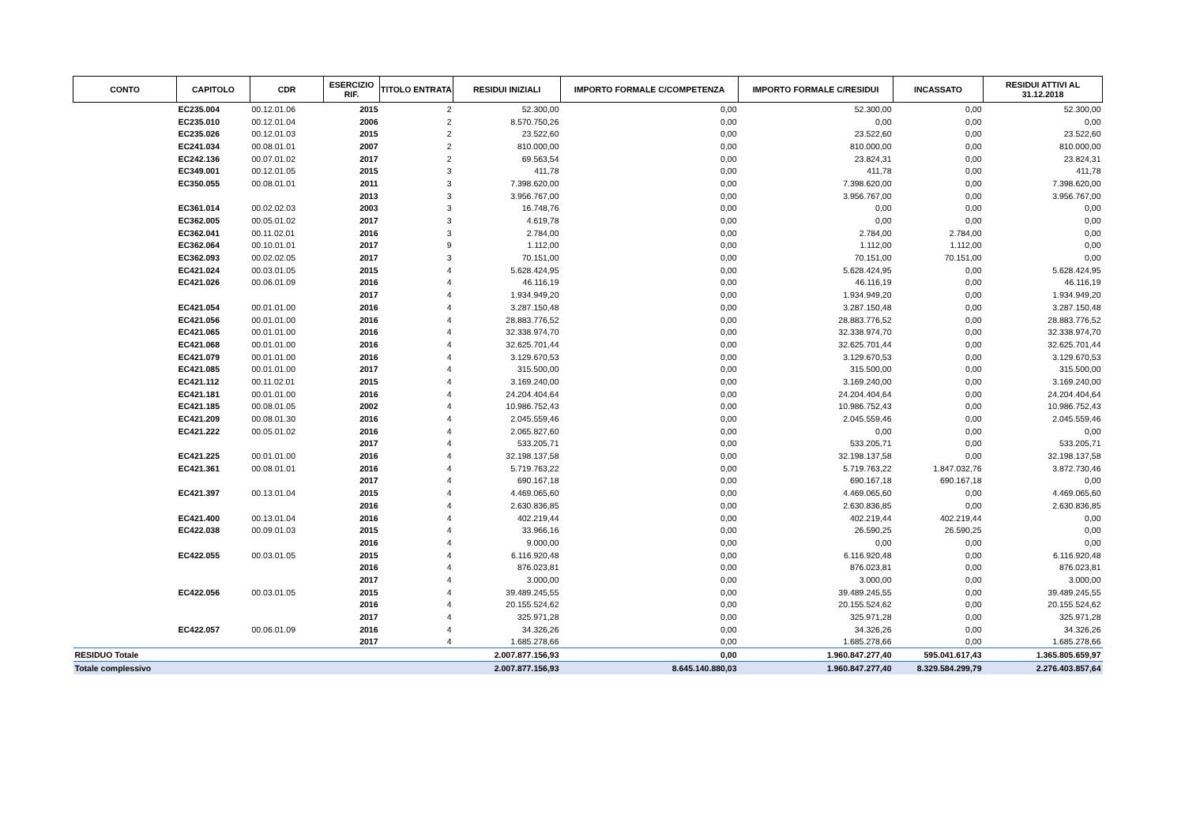| CONTO | CAPITOLO | CDR | ESERCIZIO RIF. | TITOLO ENTRATA | RESIDUI INIZIALI | IMPORTO FORMALE C/COMPETENZA | IMPORTO FORMALE C/RESIDUI | INCASSATO | RESIDUI ATTIVI AL 31.12.2018 |
| --- | --- | --- | --- | --- | --- | --- | --- | --- | --- |
| | EC235.004 | 00.12.01.06 | 2015 | 2 | 52.300,00 | 0,00 | 52.300,00 | 0,00 | 52.300,00 |
| | EC235.010 | 00.12.01.04 | 2006 | 2 | 8.570.750,26 | 0,00 | 0,00 | 0,00 | 0,00 |
| | EC235.026 | 00.12.01.03 | 2015 | 2 | 23.522,60 | 0,00 | 23.522,60 | 0,00 | 23.522,60 |
| | EC241.034 | 00.08.01.01 | 2007 | 2 | 810.000,00 | 0,00 | 810.000,00 | 0,00 | 810.000,00 |
| | EC242.136 | 00.07.01.02 | 2017 | 2 | 69.563,54 | 0,00 | 23.824,31 | 0,00 | 23.824,31 |
| | EC349.001 | 00.12.01.05 | 2015 | 3 | 411,78 | 0,00 | 411,78 | 0,00 | 411,78 |
| | EC350.055 | 00.08.01.01 | 2011 | 3 | 7.398.620,00 | 0,00 | 7.398.620,00 | 0,00 | 7.398.620,00 |
| | | | 2013 | 3 | 3.956.767,00 | 0,00 | 3.956.767,00 | 0,00 | 3.956.767,00 |
| | EC361.014 | 00.02.02.03 | 2003 | 3 | 16.748,76 | 0,00 | 0,00 | 0,00 | 0,00 |
| | EC362.005 | 00.05.01.02 | 2017 | 3 | 4.619,78 | 0,00 | 0,00 | 0,00 | 0,00 |
| | EC362.041 | 00.11.02.01 | 2016 | 3 | 2.784,00 | 0,00 | 2.784,00 | 2.784,00 | 0,00 |
| | EC362.064 | 00.10.01.01 | 2017 | 9 | 1.112,00 | 0,00 | 1.112,00 | 1.112,00 | 0,00 |
| | EC362.093 | 00.02.02.05 | 2017 | 3 | 70.151,00 | 0,00 | 70.151,00 | 70.151,00 | 0,00 |
| | EC421.024 | 00.03.01.05 | 2015 | 4 | 5.628.424,95 | 0,00 | 5.628.424,95 | 0,00 | 5.628.424,95 |
| | EC421.026 | 00.06.01.09 | 2016 | 4 | 46.116,19 | 0,00 | 46.116,19 | 0,00 | 46.116,19 |
| | | | 2017 | 4 | 1.934.949,20 | 0,00 | 1.934.949,20 | 0,00 | 1.934.949,20 |
| | EC421.054 | 00.01.01.00 | 2016 | 4 | 3.287.150,48 | 0,00 | 3.287.150,48 | 0,00 | 3.287.150,48 |
| | EC421.056 | 00.01.01.00 | 2016 | 4 | 28.883.776,52 | 0,00 | 28.883.776,52 | 0,00 | 28.883.776,52 |
| | EC421.065 | 00.01.01.00 | 2016 | 4 | 32.338.974,70 | 0,00 | 32.338.974,70 | 0,00 | 32.338.974,70 |
| | EC421.068 | 00.01.01.00 | 2016 | 4 | 32.625.701,44 | 0,00 | 32.625.701,44 | 0,00 | 32.625.701,44 |
| | EC421.079 | 00.01.01.00 | 2016 | 4 | 3.129.670,53 | 0,00 | 3.129.670,53 | 0,00 | 3.129.670,53 |
| | EC421.085 | 00.01.01.00 | 2017 | 4 | 315.500,00 | 0,00 | 315.500,00 | 0,00 | 315.500,00 |
| | EC421.112 | 00.11.02.01 | 2015 | 4 | 3.169.240,00 | 0,00 | 3.169.240,00 | 0,00 | 3.169.240,00 |
| | EC421.181 | 00.01.01.00 | 2016 | 4 | 24.204.404,64 | 0,00 | 24.204.404,64 | 0,00 | 24.204.404,64 |
| | EC421.185 | 00.08.01.05 | 2002 | 4 | 10.986.752,43 | 0,00 | 10.986.752,43 | 0,00 | 10.986.752,43 |
| | EC421.209 | 00.08.01.30 | 2016 | 4 | 2.045.559,46 | 0,00 | 2.045.559,46 | 0,00 | 2.045.559,46 |
| | EC421.222 | 00.05.01.02 | 2016 | 4 | 2.065.827,60 | 0,00 | 0,00 | 0,00 | 0,00 |
| | | | 2017 | 4 | 533.205,71 | 0,00 | 533.205,71 | 0,00 | 533.205,71 |
| | EC421.225 | 00.01.01.00 | 2016 | 4 | 32.198.137,58 | 0,00 | 32.198.137,58 | 0,00 | 32.198.137,58 |
| | EC421.361 | 00.08.01.01 | 2016 | 4 | 5.719.763,22 | 0,00 | 5.719.763,22 | 1.847.032,76 | 3.872.730,46 |
| | | | 2017 | 4 | 690.167,18 | 0,00 | 690.167,18 | 690.167,18 | 0,00 |
| | EC421.397 | 00.13.01.04 | 2015 | 4 | 4.469.065,60 | 0,00 | 4.469.065,60 | 0,00 | 4.469.065,60 |
| | | | 2016 | 4 | 2.630.836,85 | 0,00 | 2.630.836,85 | 0,00 | 2.630.836,85 |
| | EC421.400 | 00.13.01.04 | 2016 | 4 | 402.219,44 | 0,00 | 402.219,44 | 402.219,44 | 0,00 |
| | EC422.038 | 00.09.01.03 | 2015 | 4 | 33.966,16 | 0,00 | 26.590,25 | 26.590,25 | 0,00 |
| | | | 2016 | 4 | 9.000,00 | 0,00 | 0,00 | 0,00 | 0,00 |
| | EC422.055 | 00.03.01.05 | 2015 | 4 | 6.116.920,48 | 0,00 | 6.116.920,48 | 0,00 | 6.116.920,48 |
| | | | 2016 | 4 | 876.023,81 | 0,00 | 876.023,81 | 0,00 | 876.023,81 |
| | | | 2017 | 4 | 3.000,00 | 0,00 | 3.000,00 | 0,00 | 3.000,00 |
| | EC422.056 | 00.03.01.05 | 2015 | 4 | 39.489.245,55 | 0,00 | 39.489.245,55 | 0,00 | 39.489.245,55 |
| | | | 2016 | 4 | 20.155.524,62 | 0,00 | 20.155.524,62 | 0,00 | 20.155.524,62 |
| | | | 2017 | 4 | 325.971,28 | 0,00 | 325.971,28 | 0,00 | 325.971,28 |
| | EC422.057 | 00.06.01.09 | 2016 | 4 | 34.326,26 | 0,00 | 34.326,26 | 0,00 | 34.326,26 |
| | | | 2017 | 4 | 1.685.278,66 | 0,00 | 1.685.278,66 | 0,00 | 1.685.278,66 |
| RESIDUO Totale | | | | | 2.007.877.156,93 | 0,00 | 1.960.847.277,40 | 595.041.617,43 | 1.365.805.659,97 |
| Totale complessivo | | | | | 2.007.877.156,93 | 8.645.140.880,03 | 1.960.847.277,40 | 8.329.584.299,79 | 2.276.403.857,64 |